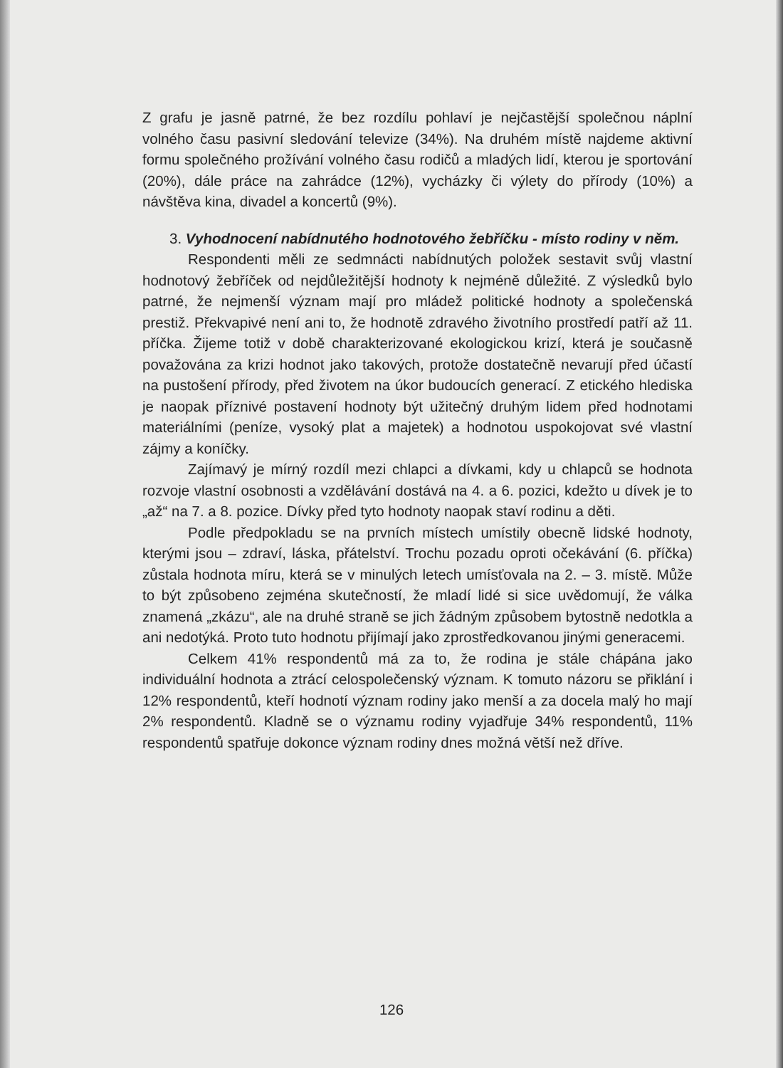Z grafu je jasně patrné, že bez rozdílu pohlaví je nejčastější společnou náplní volného času pasivní sledování televize (34%). Na druhém místě najdeme aktivní formu společného prožívání volného času rodičů a mladých lidí, kterou je sportování (20%), dále práce na zahrádce (12%), vycházky či výlety do přírody (10%) a návštěva kina, divadel a koncertů (9%).
3. Vyhodnocení nabídnutého hodnotového žebříčku - místo rodiny v něm.
Respondenti měli ze sedmnácti nabídnutých položek sestavit svůj vlastní hodnotový žebříček od nejdůležitější hodnoty k nejméně důležité. Z výsledků bylo patrné, že nejmenší význam mají pro mládež politické hodnoty a společenská prestiž. Překvapivé není ani to, že hodnotě zdravého životního prostředí patří až 11. příčka. Žijeme totiž v době charakterizované ekologickou krizí, která je současně považována za krizi hodnot jako takových, protože dostatečně nevarují před účastí na pustošení přírody, před životem na úkor budoucích generací. Z etického hlediska je naopak příznivé postavení hodnoty být užitečný druhým lidem před hodnotami materiálními (peníze, vysoký plat a majetek) a hodnotou uspokojovat své vlastní zájmy a koníčky.
Zajímavý je mírný rozdíl mezi chlapci a dívkami, kdy u chlapců se hodnota rozvoje vlastní osobnosti a vzdělávání dostává na 4. a 6. pozici, kdežto u dívek je to „až“ na 7. a 8. pozice. Dívky před tyto hodnoty naopak staví rodinu a děti.
Podle předpokladu se na prvních místech umístily obecně lidské hodnoty, kterými jsou – zdraví, láska, přátelství. Trochu pozadu oproti očekávání (6. příčka) zůstala hodnota míru, která se v minulých letech umísťovala na 2. – 3. místě. Může to být způsobeno zejména skutečností, že mladí lidé si sice uvědomují, že válka znamená „zkázu“, ale na druhé straně se jich žádným způsobem bytostně nedotkla a ani nedotýká. Proto tuto hodnotu přijímají jako zprostředkovanou jinými generacemi.
Celkem 41% respondentů má za to, že rodina je stále chápána jako individuální hodnota a ztrácí celospolečenský význam. K tomuto názoru se přiklání i 12% respondentů, kteří hodnotí význam rodiny jako menší a za docela malý ho mají 2% respondentů. Kladně se o významu rodiny vyjadřuje 34% respondentů, 11% respondentů spatřuje dokonce význam rodiny dnes možná větší než dříve.
126